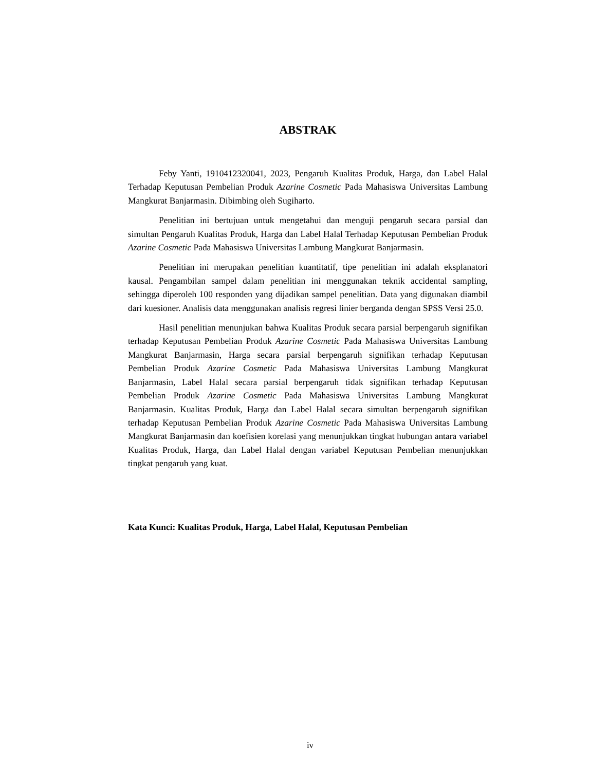ABSTRAK
Feby Yanti, 1910412320041, 2023, Pengaruh Kualitas Produk, Harga, dan Label Halal Terhadap Keputusan Pembelian Produk Azarine Cosmetic Pada Mahasiswa Universitas Lambung Mangkurat Banjarmasin. Dibimbing oleh Sugiharto.
Penelitian ini bertujuan untuk mengetahui dan menguji pengaruh secara parsial dan simultan Pengaruh Kualitas Produk, Harga dan Label Halal Terhadap Keputusan Pembelian Produk Azarine Cosmetic Pada Mahasiswa Universitas Lambung Mangkurat Banjarmasin.
Penelitian ini merupakan penelitian kuantitatif, tipe penelitian ini adalah eksplanatori kausal. Pengambilan sampel dalam penelitian ini menggunakan teknik accidental sampling, sehingga diperoleh 100 responden yang dijadikan sampel penelitian. Data yang digunakan diambil dari kuesioner. Analisis data menggunakan analisis regresi linier berganda dengan SPSS Versi 25.0.
Hasil penelitian menunjukan bahwa Kualitas Produk secara parsial berpengaruh signifikan terhadap Keputusan Pembelian Produk Azarine Cosmetic Pada Mahasiswa Universitas Lambung Mangkurat Banjarmasin, Harga secara parsial berpengaruh signifikan terhadap Keputusan Pembelian Produk Azarine Cosmetic Pada Mahasiswa Universitas Lambung Mangkurat Banjarmasin, Label Halal secara parsial berpengaruh tidak signifikan terhadap Keputusan Pembelian Produk Azarine Cosmetic Pada Mahasiswa Universitas Lambung Mangkurat Banjarmasin. Kualitas Produk, Harga dan Label Halal secara simultan berpengaruh signifikan terhadap Keputusan Pembelian Produk Azarine Cosmetic Pada Mahasiswa Universitas Lambung Mangkurat Banjarmasin dan koefisien korelasi yang menunjukkan tingkat hubungan antara variabel Kualitas Produk, Harga, dan Label Halal dengan variabel Keputusan Pembelian menunjukkan tingkat pengaruh yang kuat.
Kata Kunci: Kualitas Produk, Harga, Label Halal, Keputusan Pembelian
iv